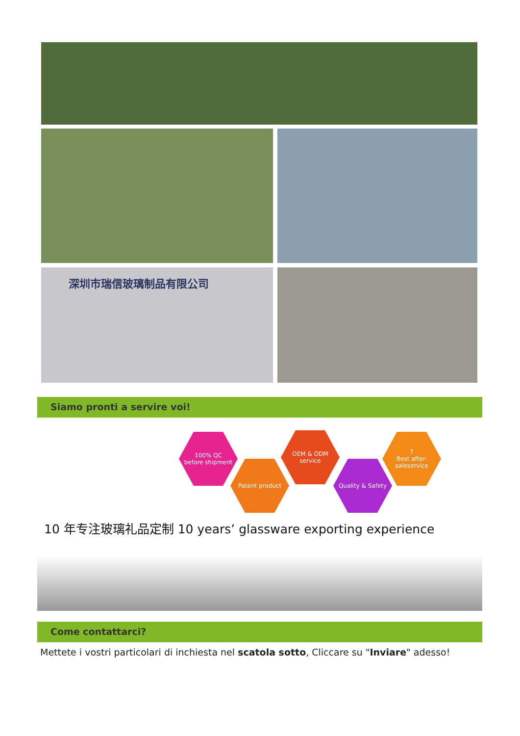深圳市瑞信玻璃制品有限公司
Siamo pronti a servire voi!
100% QC
before shipment
Patent product
OEM & ODM
service
Quality & Safety
7
Best after-saleservice
10 年专注玻璃礼品定制 10 years’ glassware exporting experience
Come contattarci?
Mettete i vostri particolari di inchiesta nel scatola sotto, Cliccare su "Inviare" adesso!